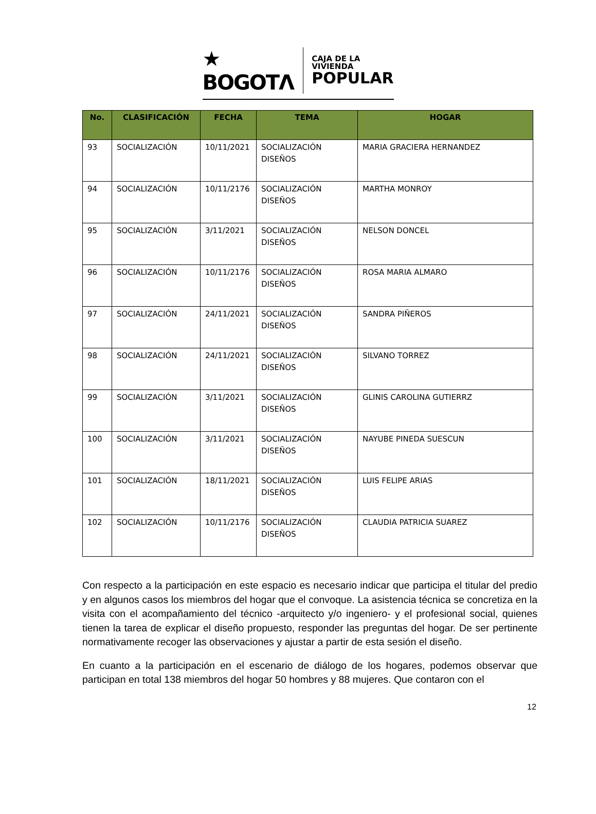★ BOGOTΛ
CAJA DE LA VIVIENDA
POPULAR
| No. | CLASIFICACIÓN | FECHA | TEMA | HOGAR |
| --- | --- | --- | --- | --- |
| 93 | SOCIALIZACIÓN | 10/11/2021 | SOCIALIZACIÓN DISEÑOS | MARIA GRACIERA HERNANDEZ |
| 94 | SOCIALIZACIÓN | 10/11/2176 | SOCIALIZACIÓN DISEÑOS | MARTHA MONROY |
| 95 | SOCIALIZACIÓN | 3/11/2021 | SOCIALIZACIÓN DISEÑOS | NELSON DONCEL |
| 96 | SOCIALIZACIÓN | 10/11/2176 | SOCIALIZACIÓN DISEÑOS | ROSA MARIA ALMARO |
| 97 | SOCIALIZACIÓN | 24/11/2021 | SOCIALIZACIÓN DISEÑOS | SANDRA PIÑEROS |
| 98 | SOCIALIZACIÓN | 24/11/2021 | SOCIALIZACIÓN DISEÑOS | SILVANO TORREZ |
| 99 | SOCIALIZACIÓN | 3/11/2021 | SOCIALIZACIÓN DISEÑOS | GLINIS CAROLINA GUTIERRZ |
| 100 | SOCIALIZACIÓN | 3/11/2021 | SOCIALIZACIÓN DISEÑOS | NAYUBE PINEDA SUESCUN |
| 101 | SOCIALIZACIÓN | 18/11/2021 | SOCIALIZACIÓN DISEÑOS | LUIS FELIPE ARIAS |
| 102 | SOCIALIZACIÓN | 10/11/2176 | SOCIALIZACIÓN DISEÑOS | CLAUDIA PATRICIA SUAREZ |
Con respecto a la participación en este espacio es necesario indicar que participa el titular del predio y en algunos casos los miembros del hogar que el convoque. La asistencia técnica se concretiza en la visita con el acompañamiento del técnico -arquitecto y/o ingeniero- y el profesional social, quienes tienen la tarea de explicar el diseño propuesto, responder las preguntas del hogar. De ser pertinente normativamente recoger las observaciones y ajustar a partir de esta sesión el diseño.
En cuanto a la participación en el escenario de diálogo de los hogares, podemos observar que participan en total 138 miembros del hogar 50 hombres y 88 mujeres. Que contaron con el
12